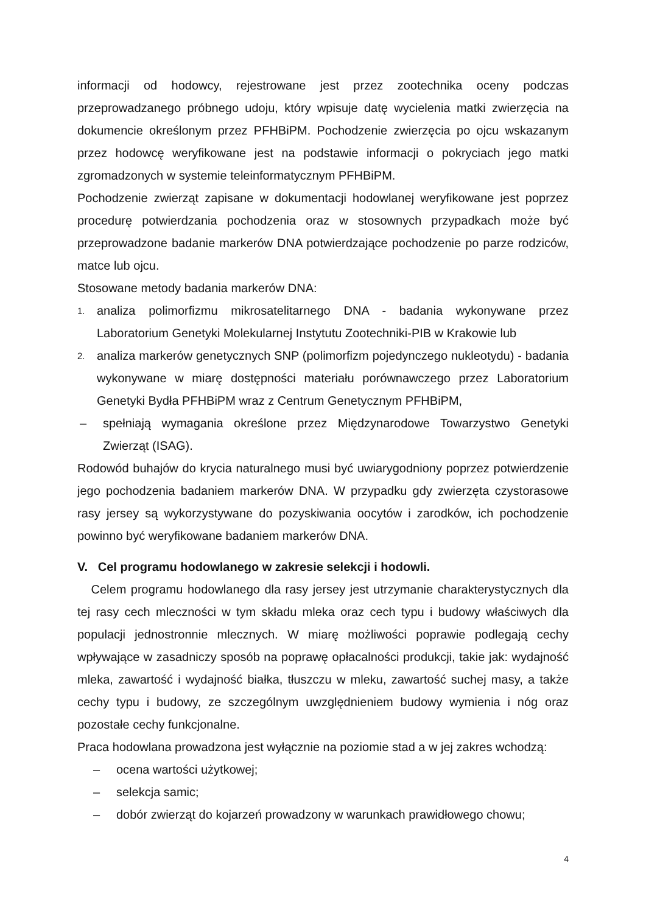informacji od hodowcy, rejestrowane jest przez zootechnika oceny podczas przeprowadzanego próbnego udoju, który wpisuje datę wycielenia matki zwierzęcia na dokumencie określonym przez PFHBiPM. Pochodzenie zwierzęcia po ojcu wskazanym przez hodowcę weryfikowane jest na podstawie informacji o pokryciach jego matki zgromadzonych w systemie teleinformatycznym PFHBiPM.
Pochodzenie zwierząt zapisane w dokumentacji hodowlanej weryfikowane jest poprzez procedurę potwierdzania pochodzenia oraz w stosownych przypadkach może być przeprowadzone badanie markerów DNA potwierdzające pochodzenie po parze rodziców, matce lub ojcu.
Stosowane metody badania markerów DNA:
1. analiza polimorfizmu mikrosatelitarnego DNA - badania wykonywane przez Laboratorium Genetyki Molekularnej Instytutu Zootechniki-PIB w Krakowie lub
2. analiza markerów genetycznych SNP (polimorfizm pojedynczego nukleotydu) - badania wykonywane w miarę dostępności materiału porównawczego przez Laboratorium Genetyki Bydła PFHBiPM wraz z Centrum Genetycznym PFHBiPM,
– spełniają wymagania określone przez Międzynarodowe Towarzystwo Genetyki Zwierząt (ISAG).
Rodowód buhajów do krycia naturalnego musi być uwiarygodniony poprzez potwierdzenie jego pochodzenia badaniem markerów DNA. W przypadku gdy zwierzęta czystorasowe rasy jersey są wykorzystywane do pozyskiwania oocytów i zarodków, ich pochodzenie powinno być weryfikowane badaniem markerów DNA.
V. Cel programu hodowlanego w zakresie selekcji i hodowli.
Celem programu hodowlanego dla rasy jersey jest utrzymanie charakterystycznych dla tej rasy cech mleczności w tym składu mleka oraz cech typu i budowy właściwych dla populacji jednostronnie mlecznych. W miarę możliwości poprawie podlegają cechy wpływające w zasadniczy sposób na poprawę opłacalności produkcji, takie jak: wydajność mleka, zawartość i wydajność białka, tłuszczu w mleku, zawartość suchej masy, a także cechy typu i budowy, ze szczególnym uwzględnieniem budowy wymienia i nóg oraz pozostałe cechy funkcjonalne.
Praca hodowlana prowadzona jest wyłącznie na poziomie stad a w jej zakres wchodzą:
– ocena wartości użytkowej;
– selekcja samic;
– dobór zwierząt do kojarzeń prowadzony w warunkach prawidłowego chowu;
4